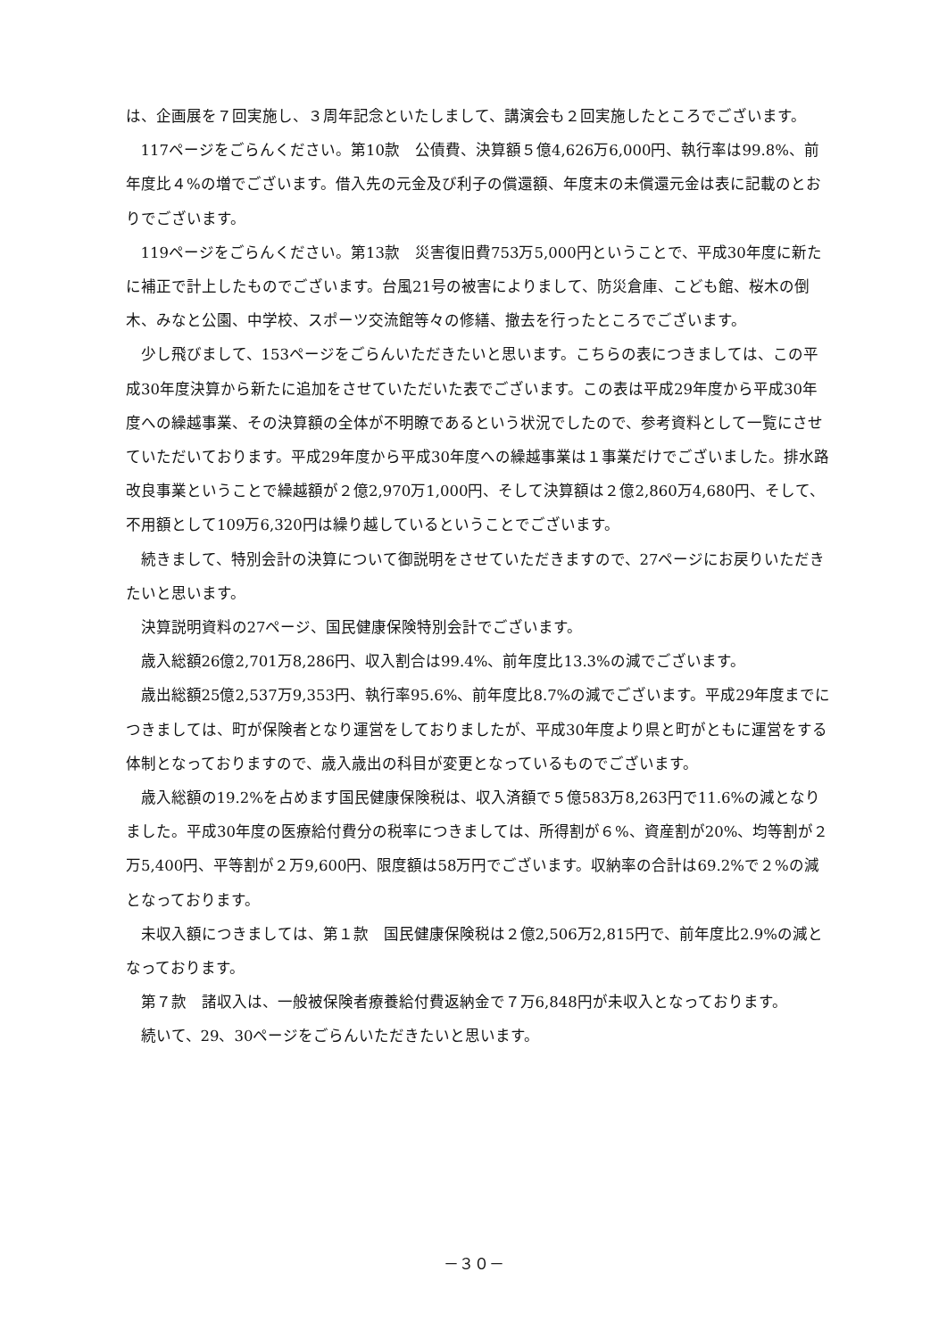は、企画展を７回実施し、３周年記念といたしまして、講演会も２回実施したところでございます。
117ページをごらんください。第10款　公債費、決算額５億4,626万6,000円、執行率は99.8%、前年度比４%の増でございます。借入先の元金及び利子の償還額、年度末の未償還元金は表に記載のとおりでございます。
119ページをごらんください。第13款　災害復旧費753万5,000円ということで、平成30年度に新たに補正で計上したものでございます。台風21号の被害によりまして、防災倉庫、こども館、桜木の倒木、みなと公園、中学校、スポーツ交流館等々の修繕、撤去を行ったところでございます。
少し飛びまして、153ページをごらんいただきたいと思います。こちらの表につきましては、この平成30年度決算から新たに追加をさせていただいた表でございます。この表は平成29年度から平成30年度への繰越事業、その決算額の全体が不明瞭であるという状況でしたので、参考資料として一覧にさせていただいております。平成29年度から平成30年度への繰越事業は１事業だけでございました。排水路改良事業ということで繰越額が２億2,970万1,000円、そして決算額は２億2,860万4,680円、そして、不用額として109万6,320円は繰り越しているということでございます。
続きまして、特別会計の決算について御説明をさせていただきますので、27ページにお戻りいただきたいと思います。
決算説明資料の27ページ、国民健康保険特別会計でございます。
歳入総額26億2,701万8,286円、収入割合は99.4%、前年度比13.3%の減でございます。
歳出総額25億2,537万9,353円、執行率95.6%、前年度比8.7%の減でございます。平成29年度までにつきましては、町が保険者となり運営をしておりましたが、平成30年度より県と町がともに運営をする体制となっておりますので、歳入歳出の科目が変更となっているものでございます。
歳入総額の19.2%を占めます国民健康保険税は、収入済額で５億583万8,263円で11.6%の減となりました。平成30年度の医療給付費分の税率につきましては、所得割が６%、資産割が20%、均等割が２万5,400円、平等割が２万9,600円、限度額は58万円でございます。収納率の合計は69.2%で２%の減となっております。
未収入額につきましては、第１款　国民健康保険税は２億2,506万2,815円で、前年度比2.9%の減となっております。
第７款　諸収入は、一般被保険者療養給付費返納金で７万6,848円が未収入となっております。
続いて、29、30ページをごらんいただきたいと思います。
－３０－